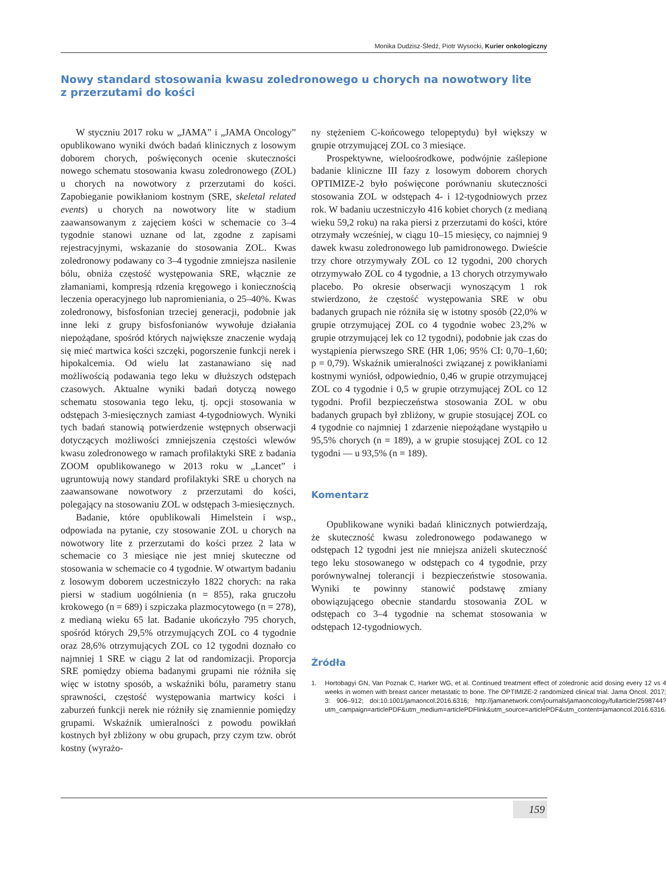Monika Dudzisz-Śledź, Piotr Wysocki, Kurier onkologiczny
Nowy standard stosowania kwasu zoledronowego u chorych na nowotwory lite z przerzutami do kości
W styczniu 2017 roku w „JAMA” i „JAMA Oncology” opublikowano wyniki dwóch badań klinicznych z losowym doborem chorych, poświęconych ocenie skuteczności nowego schematu stosowania kwasu zoledronowego (ZOL) u chorych na nowotwory z przerzutami do kości. Zapobieganie powikłaniom kostnym (SRE, skeletal related events) u chorych na nowotwory lite w stadium zaawansowanym z zajęciem kości w schemacie co 3–4 tygodnie stanowi uznane od lat, zgodne z zapisami rejestracyjnymi, wskazanie do stosowania ZOL. Kwas zoledronowy podawany co 3–4 tygodnie zmniejsza nasilenie bólu, obniża częstość występowania SRE, włącznie ze złamaniami, kompresją rdzenia kręgowego i koniecznością leczenia operacyjnego lub napromieniania, o 25–40%. Kwas zoledronowy, bisfosfonian trzeciej generacji, podobnie jak inne leki z grupy bisfosfonianów wywołuje działania niepożądane, spośród których największe znaczenie wydają się mieć martwica kości szczęki, pogorszenie funkcji nerek i hipokalcemia. Od wielu lat zastanawiano się nad możliwością podawania tego leku w dłuższych odstępach czasowych. Aktualne wyniki badań dotyczą nowego schematu stosowania tego leku, tj. opcji stosowania w odstępach 3-miesięcznych zamiast 4-tygodniowych. Wyniki tych badań stanowią potwierdzenie wstępnych obserwacji dotyczących możliwości zmniejszenia częstości wlewów kwasu zoledronowego w ramach profilaktyki SRE z badania ZOOM opublikowanego w 2013 roku w „Lancet” i ugruntowują nowy standard profilaktyki SRE u chorych na zaawansowane nowotwory z przerzutami do kości, polegający na stosowaniu ZOL w odstępach 3-miesięcznych.
Badanie, które opublikowali Himelstein i wsp., odpowiada na pytanie, czy stosowanie ZOL u chorych na nowotwory lite z przerzutami do kości przez 2 lata w schemacie co 3 miesiące nie jest mniej skuteczne od stosowania w schemacie co 4 tygodnie. W otwartym badaniu z losowym doborem uczestniczyło 1822 chorych: na raka piersi w stadium uogólnienia (n = 855), raka gruczołu krokowego (n = 689) i szpiczaka plazmocytowego (n = 278), z medianą wieku 65 lat. Badanie ukończyło 795 chorych, spośród których 29,5% otrzymujących ZOL co 4 tygodnie oraz 28,6% otrzymujących ZOL co 12 tygodni doznało co najmniej 1 SRE w ciągu 2 lat od randomizacji. Proporcja SRE pomiędzy obiema badanymi grupami nie różniła się więc w istotny sposób, a wskaźniki bólu, parametry stanu sprawności, częstość występowania martwicy kości i zaburzeń funkcji nerek nie różniły się znamiennie pomiędzy grupami. Wskaźnik umieralności z powodu powikłań kostnych był zbliżony w obu grupach, przy czym tzw. obrót kostny (wyrażo-
ny stężeniem C-końcowego telopeptydu) był większy w grupie otrzymującej ZOL co 3 miesiące.
Prospektywne, wieloośrodkowe, podwójnie zaślepione badanie kliniczne III fazy z losowym doborem chorych OPTIMIZE-2 było poświęcone porównaniu skuteczności stosowania ZOL w odstępach 4- i 12-tygodniowych przez rok. W badaniu uczestniczyło 416 kobiet chorych (z medianą wieku 59,2 roku) na raka piersi z przerzutami do kości, które otrzymały wcześniej, w ciągu 10–15 miesięcy, co najmniej 9 dawek kwasu zoledronowego lub pamidronowego. Dwieście trzy chore otrzymywały ZOL co 12 tygodni, 200 chorych otrzymywało ZOL co 4 tygodnie, a 13 chorych otrzymywało placebo. Po okresie obserwacji wynoszącym 1 rok stwierdzono, że częstość występowania SRE w obu badanych grupach nie różniła się w istotny sposób (22,0% w grupie otrzymującej ZOL co 4 tygodnie wobec 23,2% w grupie otrzymującej lek co 12 tygodni), podobnie jak czas do wystąpienia pierwszego SRE (HR 1,06; 95% CI: 0,70–1,60; p = 0,79). Wskaźnik umieralności związanej z powikłaniami kostnymi wyniósł, odpowiednio, 0,46 w grupie otrzymującej ZOL co 4 tygodnie i 0,5 w grupie otrzymującej ZOL co 12 tygodni. Profil bezpieczeństwa stosowania ZOL w obu badanych grupach był zbliżony, w grupie stosującej ZOL co 4 tygodnie co najmniej 1 zdarzenie niepożądane wystąpiło u 95,5% chorych (n = 189), a w grupie stosującej ZOL co 12 tygodni — u 93,5% (n = 189).
Komentarz
Opublikowane wyniki badań klinicznych potwierdzają, że skuteczność kwasu zoledronowego podawanego w odstępach 12 tygodni jest nie mniejsza aniżeli skuteczność tego leku stosowanego w odstępach co 4 tygodnie, przy porównywalnej tolerancji i bezpieczeństwie stosowania. Wyniki te powinny stanowić podstawę zmiany obowiązującego obecnie standardu stosowania ZOL w odstępach co 3–4 tygodnie na schemat stosowania w odstępach 12-tygodniowych.
Źródła
1. Hortobagyi GN, Van Poznak C, Harker WG, et al. Continued treatment effect of zoledronic acid dosing every 12 vs 4 weeks in women with breast cancer metastatic to bone. The OPTIMIZE-2 randomized clinical trial. Jama Oncol. 2017; 3: 906–912; doi:10.1001/jamaoncol.2016.6316; http://jamanetwork.com/journals/jamaoncology/fullarticle/2598744?utm_campaign=articlePDF&utm_medium=articlePDFlink&utm_source=articlePDF&utm_content=jamaoncol.2016.6316.
159